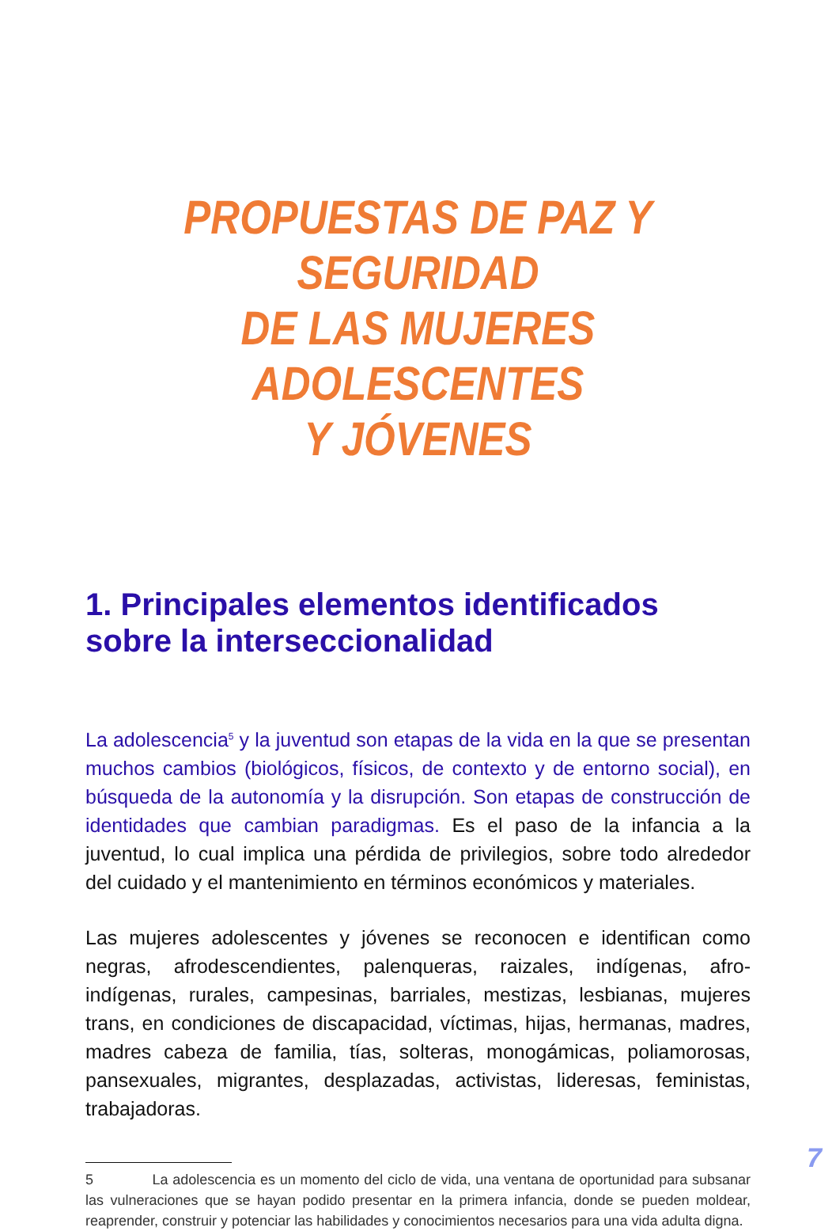PROPUESTAS DE PAZ Y SEGURIDAD
DE LAS MUJERES ADOLESCENTES
Y JÓVENES
1. Principales elementos identificados
sobre la interseccionalidad
La adolescencia<sup>5</sup> y la juventud son etapas de la vida en la que se presentan muchos cambios (biológicos, físicos, de contexto y de entorno social), en búsqueda de la autonomía y la disrupción. Son etapas de construcción de identidades que cambian paradigmas. Es el paso de la infancia a la juventud, lo cual implica una pérdida de privilegios, sobre todo alrededor del cuidado y el mantenimiento en términos económicos y materiales.
Las mujeres adolescentes y jóvenes se reconocen e identifican como negras, afrodescendientes, palenqueras, raizales, indígenas, afro-indígenas, rurales, campesinas, barriales, mestizas, lesbianas, mujeres trans, en condiciones de discapacidad, víctimas, hijas, hermanas, madres, madres cabeza de familia, tías, solteras, monogámicas, poliamorosas, pansexuales, migrantes, desplazadas, activistas, lideresas, feministas, trabajadoras.
5 La adolescencia es un momento del ciclo de vida, una ventana de oportunidad para subsanar las vulneraciones que se hayan podido presentar en la primera infancia, donde se pueden moldear, reaprender, construir y potenciar las habilidades y conocimientos necesarios para una vida adulta digna.
7